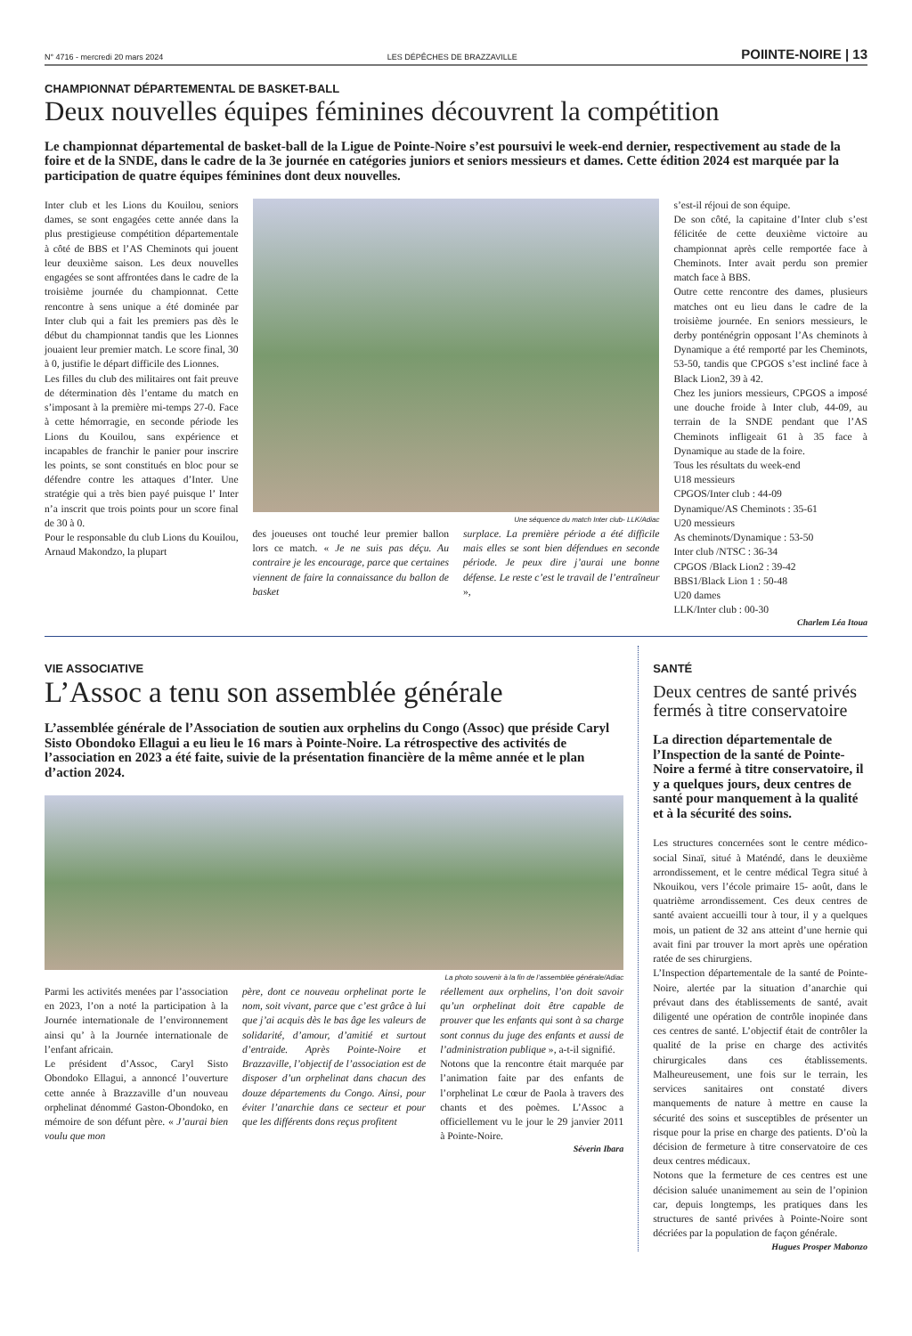N° 4716 - mercredi 20 mars 2024 LES DÉPÊCHES DE BRAZZAVILLE POIINTE-NOIRE | 13
CHAMPIONNAT DÉPARTEMENTAL DE BASKET-BALL
Deux nouvelles équipes féminines découvrent la compétition
Le championnat départemental de basket-ball de la Ligue de Pointe-Noire s’est poursuivi le week-end dernier, respectivement au stade de la foire et de la SNDE, dans le cadre de la 3e journée en catégories juniors et seniors messieurs et dames. Cette édition 2024 est marquée par la participation de quatre équipes féminines dont deux nouvelles.
Inter club et les Lions du Kouilou, seniors dames, se sont engagées cette année dans la plus prestigieuse compétition départementale à côté de BBS et l’AS Cheminots qui jouent leur deuxième saison. Les deux nouvelles engagées se sont affrontées dans le cadre de la troisième journée du championnat. Cette rencontre à sens unique a été dominée par Inter club qui a fait les premiers pas dès le début du championnat tandis que les Lionnes jouaient leur premier match. Le score final, 30 à 0, justifie le départ difficile des Lionnes.
Les filles du club des militaires ont fait preuve de détermination dès l’entame du match en s’imposant à la première mi-temps 27-0. Face à cette hémorragie, en seconde période les Lions du Kouilou, sans expérience et incapables de franchir le panier pour inscrire les points, se sont constitués en bloc pour se défendre contre les attaques d’Inter. Une stratégie qui a très bien payé puisque l’ Inter n’a inscrit que trois points pour un score final de 30 à 0.
Pour le responsable du club Lions du Kouilou, Arnaud Makondzo, la plupart
Une séquence du match Inter club- LLK/Adiac
des joueuses ont touché leur premier ballon lors ce match. « Je ne suis pas déçu. Au contraire je les encourage, parce que certaines viennent de faire la connaissance du ballon de basket
surplace. La première période a été difficile mais elles se sont bien défendues en seconde période. Je peux dire j’aurai une bonne défense. Le reste c’est le travail de l’entraîneur »,
s’est-il réjoui de son équipe.
De son côté, la capitaine d’Inter club s’est félicitée de cette deuxième victoire au championnat après celle remportée face à Cheminots. Inter avait perdu son premier match face à BBS.
Outre cette rencontre des dames, plusieurs matches ont eu lieu dans le cadre de la troisième journée. En seniors messieurs, le derby ponténégrin opposant l’As cheminots à Dynamique a été remporté par les Cheminots, 53-50, tandis que CPGOS s’est incliné face à Black Lion2, 39 à 42.
Chez les juniors messieurs, CPGOS a imposé une douche froide à Inter club, 44-09, au terrain de la SNDE pendant que l’AS Cheminots infligeait 61 à 35 face à Dynamique au stade de la foire.
Tous les résultats du week-end
U18 messieurs
CPGOS/Inter club : 44-09
Dynamique/AS Cheminots : 35-61
U20 messieurs
As cheminots/Dynamique : 53-50
Inter club /NTSC : 36-34
CPGOS /Black Lion2 : 39-42
BBS1/Black Lion 1 : 50-48
U20 dames
LLK/Inter club : 00-30
Charlem Léa Itoua
VIE ASSOCIATIVE
L’Assoc a tenu son assemblée générale
L’assemblée générale de l’Association de soutien aux orphelins du Congo (Assoc) que préside Caryl Sisto Obondoko Ellagui a eu lieu le 16 mars à Pointe-Noire. La rétrospective des activités de l’association en 2023 a été faite, suivie de la présentation financière de la même année et le plan d’action 2024.
La photo souvenir à la fin de l’assemblée générale/Adiac
Parmi les activités menées par l’association en 2023, l’on a noté la participation à la Journée internationale de l’environnement ainsi qu’ à la Journée internationale de l’enfant africain.
Le président d’Assoc, Caryl Sisto Obondoko Ellagui, a annoncé l’ouverture cette année à Brazzaville d’un nouveau orphelinat dénommé Gaston-Obondoko, en mémoire de son défunt père. « J’aurai bien voulu que mon
père, dont ce nouveau orphelinat porte le nom, soit vivant, parce que c’est grâce à lui que j’ai acquis dès le bas âge les valeurs de solidarité, d’amour, d’amitié et surtout d’entraide. Après Pointe-Noire et Brazzaville, l’objectif de l’association est de disposer d’un orphelinat dans chacun des douze départements du Congo. Ainsi, pour éviter l’anarchie dans ce secteur et pour que les différents dons reçus profitent
réellement aux orphelins, l’on doit savoir qu’un orphelinat doit être capable de prouver que les enfants qui sont à sa charge sont connus du juge des enfants et aussi de l’administration publique », a-t-il signifié.
Notons que la rencontre était marquée par l’animation faite par des enfants de l’orphelinat Le cœur de Paola à travers des chants et des poèmes. L’Assoc a officiellement vu le jour le 29 janvier 2011 à Pointe-Noire.
Séverin Ibara
SANTÉ
Deux centres de santé privés fermés à titre conservatoire
La direction départementale de l’Inspection de la santé de Pointe-Noire a fermé à titre conservatoire, il y a quelques jours, deux centres de santé pour manquement à la qualité et à la sécurité des soins.
Les structures concernées sont le centre médico-social Sinaï, situé à Maténdé, dans le deuxième arrondissement, et le centre médical Tegra situé à Nkouikou, vers l’école primaire 15- août, dans le quatrième arrondissement. Ces deux centres de santé avaient accueilli tour à tour, il y a quelques mois, un patient de 32 ans atteint d’une hernie qui avait fini par trouver la mort après une opération ratée de ses chirurgiens.
L’Inspection départementale de la santé de Pointe-Noire, alertée par la situation d’anarchie qui prévaut dans des établissements de santé, avait diligenté une opération de contrôle inopinée dans ces centres de santé. L’objectif était de contrôler la qualité de la prise en charge des activités chirurgicales dans ces établissements. Malheureusement, une fois sur le terrain, les services sanitaires ont constaté divers manquements de nature à mettre en cause la sécurité des soins et susceptibles de présenter un risque pour la prise en charge des patients. D’où la décision de fermeture à titre conservatoire de ces deux centres médicaux.
Notons que la fermeture de ces centres est une décision saluée unanimement au sein de l’opinion car, depuis longtemps, les pratiques dans les structures de santé privées à Pointe-Noire sont décriées par la population de façon générale.
Hugues Prosper Mabonzo